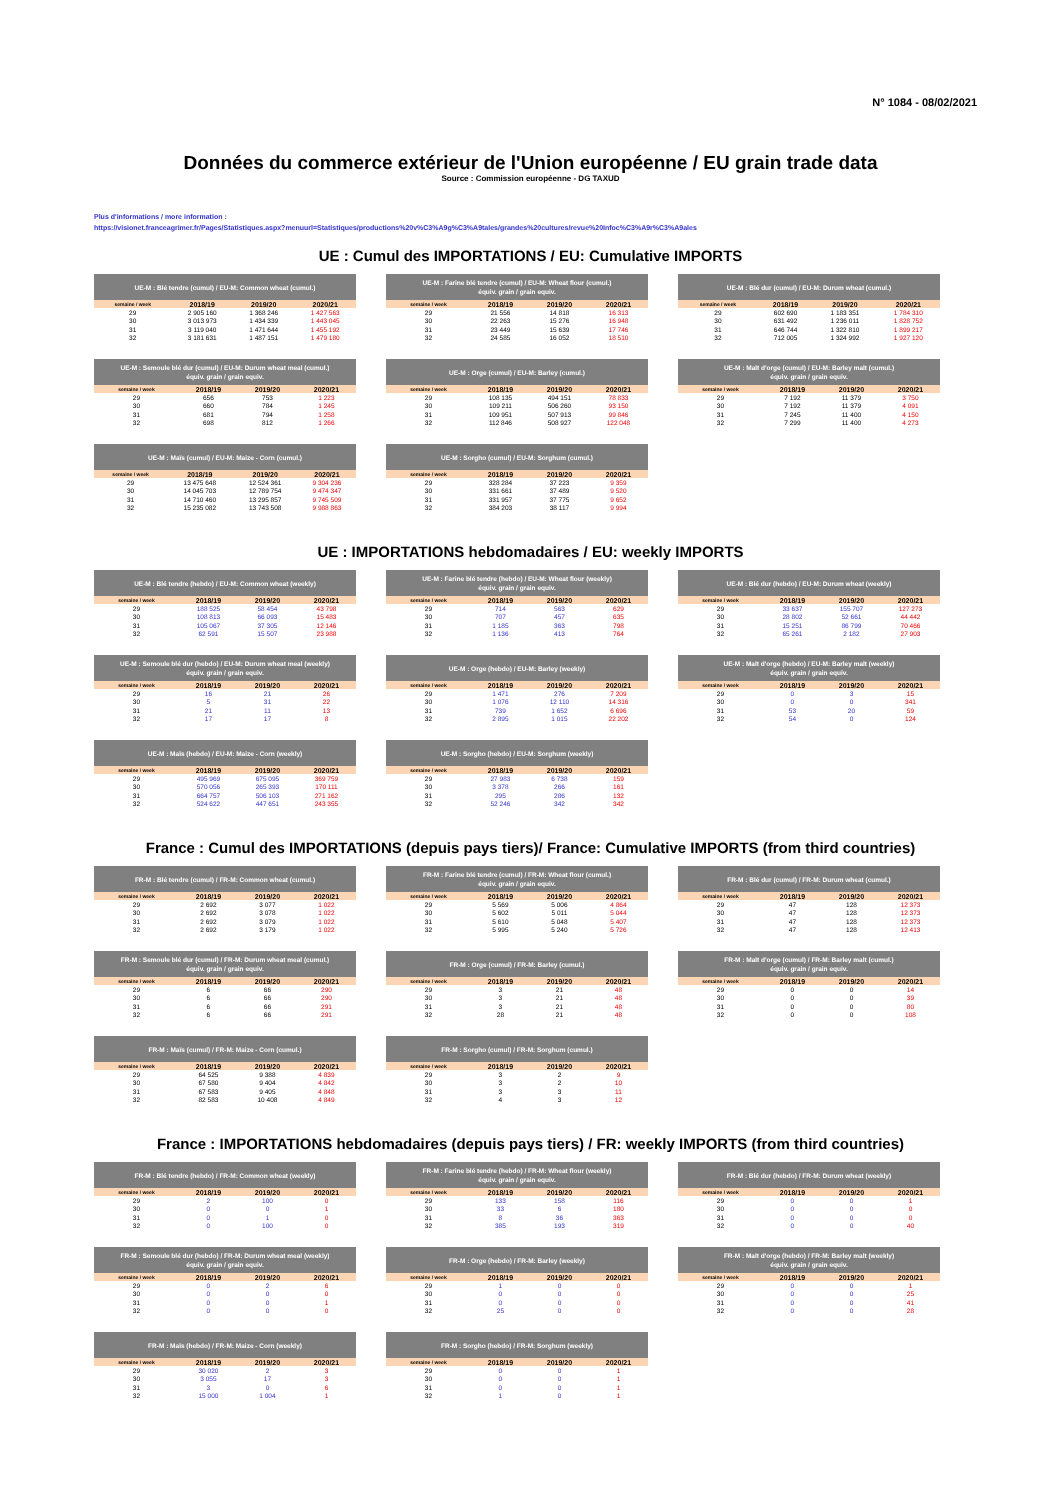N° 1084 - 08/02/2021
Données du commerce extérieur de l'Union européenne / EU grain trade data
Source : Commission européenne - DG TAXUD
Plus d'informations / more information :
https://visionet.franceagrimer.fr/Pages/Statistiques.aspx?menuurl=Statistiques/productions%20v%C3%A9g%C3%A9tales/grandes%20cultures/revue%20Infoc%C3%A9r%C3%A9ales
UE : Cumul des IMPORTATIONS / EU: Cumulative IMPORTS
UE-M : Blé tendre (cumul) / EU-M: Common wheat (cumul.)
| semaine / week | 2018/19 | 2019/20 | 2020/21 |
| --- | --- | --- | --- |
| 29 | 2 905 160 | 1 368 246 | 1 427 563 |
| 30 | 3 013 973 | 1 434 339 | 1 443 045 |
| 31 | 3 119 040 | 1 471 644 | 1 455 192 |
| 32 | 3 181 631 | 1 487 151 | 1 479 180 |
UE-M : Farine blé tendre (cumul) / EU-M: Wheat flour (cumul.)
équiv. grain / grain equiv.
| semaine / week | 2018/19 | 2019/20 | 2020/21 |
| --- | --- | --- | --- |
| 29 | 21 556 | 14 818 | 16 313 |
| 30 | 22 263 | 15 276 | 16 948 |
| 31 | 23 449 | 15 639 | 17 746 |
| 32 | 24 585 | 16 052 | 18 510 |
UE-M : Blé dur (cumul) / EU-M: Durum wheat (cumul.)
| semaine / week | 2018/19 | 2019/20 | 2020/21 |
| --- | --- | --- | --- |
| 29 | 602 690 | 1 183 351 | 1 784 310 |
| 30 | 631 492 | 1 236 011 | 1 828 752 |
| 31 | 646 744 | 1 322 810 | 1 899 217 |
| 32 | 712 005 | 1 324 992 | 1 927 120 |
UE-M : Semoule blé dur (cumul) / EU-M: Durum wheat meal (cumul.)
équiv. grain / grain equiv.
| semaine / week | 2018/19 | 2019/20 | 2020/21 |
| --- | --- | --- | --- |
| 29 | 656 | 753 | 1 223 |
| 30 | 660 | 784 | 1 245 |
| 31 | 681 | 794 | 1 258 |
| 32 | 698 | 812 | 1 266 |
UE-M : Orge (cumul) / EU-M: Barley (cumul.)
| semaine / week | 2018/19 | 2019/20 | 2020/21 |
| --- | --- | --- | --- |
| 29 | 108 135 | 494 151 | 78 833 |
| 30 | 109 211 | 506 260 | 93 150 |
| 31 | 109 951 | 507 913 | 99 846 |
| 32 | 112 846 | 508 927 | 122 048 |
UE-M : Malt d'orge (cumul) / EU-M: Barley malt (cumul.)
équiv. grain / grain equiv.
| semaine / week | 2018/19 | 2019/20 | 2020/21 |
| --- | --- | --- | --- |
| 29 | 7 192 | 11 379 | 3 750 |
| 30 | 7 192 | 11 379 | 4 091 |
| 31 | 7 245 | 11 400 | 4 150 |
| 32 | 7 299 | 11 400 | 4 273 |
UE-M : Maïs (cumul) / EU-M: Maize - Corn (cumul.)
| semaine / week | 2018/19 | 2019/20 | 2020/21 |
| --- | --- | --- | --- |
| 29 | 13 475 648 | 12 524 361 | 9 304 236 |
| 30 | 14 045 703 | 12 789 754 | 9 474 347 |
| 31 | 14 710 460 | 13 295 857 | 9 745 509 |
| 32 | 15 235 082 | 13 743 508 | 9 988 863 |
UE-M : Sorgho (cumul) / EU-M: Sorghum (cumul.)
| semaine / week | 2018/19 | 2019/20 | 2020/21 |
| --- | --- | --- | --- |
| 29 | 328 284 | 37 223 | 9 359 |
| 30 | 331 661 | 37 489 | 9 520 |
| 31 | 331 957 | 37 775 | 9 652 |
| 32 | 384 203 | 38 117 | 9 994 |
UE : IMPORTATIONS hebdomadaires / EU: weekly IMPORTS
UE-M : Blé tendre (hebdo) / EU-M: Common wheat (weekly)
| semaine / week | 2018/19 | 2019/20 | 2020/21 |
| --- | --- | --- | --- |
| 29 | 188 525 | 58 454 | 43 798 |
| 30 | 108 813 | 66 093 | 15 483 |
| 31 | 105 067 | 37 305 | 12 146 |
| 32 | 62 591 | 15 507 | 23 988 |
UE-M : Farine blé tendre (hebdo) / EU-M: Wheat flour (weekly)
équiv. grain / grain equiv.
| semaine / week | 2018/19 | 2019/20 | 2020/21 |
| --- | --- | --- | --- |
| 29 | 714 | 563 | 629 |
| 30 | 707 | 457 | 635 |
| 31 | 1 185 | 363 | 798 |
| 32 | 1 136 | 413 | 764 |
UE-M : Blé dur (hebdo) / EU-M: Durum wheat (weekly)
| semaine / week | 2018/19 | 2019/20 | 2020/21 |
| --- | --- | --- | --- |
| 29 | 33 637 | 155 707 | 127 273 |
| 30 | 28 802 | 52 661 | 44 442 |
| 31 | 15 251 | 86 799 | 70 466 |
| 32 | 65 261 | 2 182 | 27 903 |
UE-M : Semoule blé dur (hebdo) / EU-M: Durum wheat meal (weekly)
équiv. grain / grain equiv.
| semaine / week | 2018/19 | 2019/20 | 2020/21 |
| --- | --- | --- | --- |
| 29 | 16 | 21 | 26 |
| 30 | 5 | 31 | 22 |
| 31 | 21 | 11 | 13 |
| 32 | 17 | 17 | 8 |
UE-M : Orge (hebdo) / EU-M: Barley (weekly)
| semaine / week | 2018/19 | 2019/20 | 2020/21 |
| --- | --- | --- | --- |
| 29 | 1 471 | 276 | 7 209 |
| 30 | 1 076 | 12 110 | 14 316 |
| 31 | 739 | 1 652 | 6 696 |
| 32 | 2 895 | 1 015 | 22 202 |
UE-M : Malt d'orge (hebdo) / EU-M: Barley malt (weekly)
équiv. grain / grain equiv.
| semaine / week | 2018/19 | 2019/20 | 2020/21 |
| --- | --- | --- | --- |
| 29 | 0 | 3 | 15 |
| 30 | 0 | 0 | 341 |
| 31 | 53 | 20 | 59 |
| 32 | 54 | 0 | 124 |
UE-M : Maïs (hebdo) / EU-M: Maize - Corn (weekly)
| semaine / week | 2018/19 | 2019/20 | 2020/21 |
| --- | --- | --- | --- |
| 29 | 495 969 | 675 095 | 369 759 |
| 30 | 570 056 | 265 393 | 170 111 |
| 31 | 664 757 | 506 103 | 271 162 |
| 32 | 524 622 | 447 651 | 243 355 |
UE-M : Sorgho (hebdo) / EU-M: Sorghum (weekly)
| semaine / week | 2018/19 | 2019/20 | 2020/21 |
| --- | --- | --- | --- |
| 29 | 27 983 | 6 738 | 159 |
| 30 | 3 378 | 266 | 161 |
| 31 | 295 | 286 | 132 |
| 32 | 52 246 | 342 | 342 |
France : Cumul des IMPORTATIONS (depuis pays tiers)/ France: Cumulative IMPORTS (from third countries)
FR-M : Blé tendre (cumul) / FR-M: Common wheat (cumul.)
| semaine / week | 2018/19 | 2019/20 | 2020/21 |
| --- | --- | --- | --- |
| 29 | 2 692 | 3 077 | 1 022 |
| 30 | 2 692 | 3 078 | 1 022 |
| 31 | 2 692 | 3 079 | 1 022 |
| 32 | 2 692 | 3 179 | 1 022 |
FR-M : Farine blé tendre (cumul) / FR-M: Wheat flour (cumul.)
équiv. grain / grain equiv.
| semaine / week | 2018/19 | 2019/20 | 2020/21 |
| --- | --- | --- | --- |
| 29 | 5 569 | 5 006 | 4 864 |
| 30 | 5 602 | 5 011 | 5 044 |
| 31 | 5 610 | 5 048 | 5 407 |
| 32 | 5 995 | 5 240 | 5 726 |
FR-M : Blé dur (cumul) / FR-M: Durum wheat (cumul.)
| semaine / week | 2018/19 | 2019/20 | 2020/21 |
| --- | --- | --- | --- |
| 29 | 47 | 128 | 12 373 |
| 30 | 47 | 128 | 12 373 |
| 31 | 47 | 128 | 12 373 |
| 32 | 47 | 128 | 12 413 |
FR-M : Semoule blé dur (cumul) / FR-M: Durum wheat meal (cumul.)
équiv. grain / grain equiv.
| semaine / week | 2018/19 | 2019/20 | 2020/21 |
| --- | --- | --- | --- |
| 29 | 6 | 66 | 290 |
| 30 | 6 | 66 | 290 |
| 31 | 6 | 66 | 291 |
| 32 | 6 | 66 | 291 |
FR-M : Orge (cumul) / FR-M: Barley (cumul.)
| semaine / week | 2018/19 | 2019/20 | 2020/21 |
| --- | --- | --- | --- |
| 29 | 3 | 21 | 48 |
| 30 | 3 | 21 | 48 |
| 31 | 3 | 21 | 48 |
| 32 | 28 | 21 | 48 |
FR-M : Malt d'orge (cumul) / FR-M: Barley malt (cumul.)
équiv. grain / grain equiv.
| semaine / week | 2018/19 | 2019/20 | 2020/21 |
| --- | --- | --- | --- |
| 29 | 0 | 0 | 14 |
| 30 | 0 | 0 | 39 |
| 31 | 0 | 0 | 80 |
| 32 | 0 | 0 | 108 |
FR-M : Maïs (cumul) / FR-M: Maize - Corn (cumul.)
| semaine / week | 2018/19 | 2019/20 | 2020/21 |
| --- | --- | --- | --- |
| 29 | 64 525 | 9 388 | 4 839 |
| 30 | 67 580 | 9 404 | 4 842 |
| 31 | 67 583 | 9 405 | 4 848 |
| 32 | 82 583 | 10 408 | 4 849 |
FR-M : Sorgho (cumul) / FR-M: Sorghum (cumul.)
| semaine / week | 2018/19 | 2019/20 | 2020/21 |
| --- | --- | --- | --- |
| 29 | 3 | 2 | 9 |
| 30 | 3 | 2 | 10 |
| 31 | 3 | 3 | 11 |
| 32 | 4 | 3 | 12 |
France : IMPORTATIONS hebdomadaires (depuis pays tiers) / FR: weekly IMPORTS (from third countries)
FR-M : Blé tendre (hebdo) / FR-M: Common wheat (weekly)
| semaine / week | 2018/19 | 2019/20 | 2020/21 |
| --- | --- | --- | --- |
| 29 | 2 | 100 | 0 |
| 30 | 0 | 0 | 1 |
| 31 | 0 | 1 | 0 |
| 32 | 0 | 100 | 0 |
FR-M : Farine blé tendre (hebdo) / FR-M: Wheat flour (weekly)
équiv. grain / grain equiv.
| semaine / week | 2018/19 | 2019/20 | 2020/21 |
| --- | --- | --- | --- |
| 29 | 133 | 158 | 116 |
| 30 | 33 | 6 | 180 |
| 31 | 8 | 36 | 363 |
| 32 | 385 | 193 | 319 |
FR-M : Blé dur (hebdo) / FR-M: Durum wheat (weekly)
| semaine / week | 2018/19 | 2019/20 | 2020/21 |
| --- | --- | --- | --- |
| 29 | 0 | 0 | 1 |
| 30 | 0 | 0 | 0 |
| 31 | 0 | 0 | 0 |
| 32 | 0 | 0 | 40 |
FR-M : Semoule blé dur (hebdo) / FR-M: Durum wheat meal (weekly)
équiv. grain / grain equiv.
| semaine / week | 2018/19 | 2019/20 | 2020/21 |
| --- | --- | --- | --- |
| 29 | 0 | 2 | 6 |
| 30 | 0 | 0 | 0 |
| 31 | 0 | 0 | 1 |
| 32 | 0 | 0 | 0 |
FR-M : Orge (hebdo) / FR-M: Barley (weekly)
| semaine / week | 2018/19 | 2019/20 | 2020/21 |
| --- | --- | --- | --- |
| 29 | 1 | 0 | 0 |
| 30 | 0 | 0 | 0 |
| 31 | 0 | 0 | 0 |
| 32 | 25 | 0 | 0 |
FR-M : Malt d'orge (hebdo) / FR-M: Barley malt (weekly)
équiv. grain / grain equiv.
| semaine / week | 2018/19 | 2019/20 | 2020/21 |
| --- | --- | --- | --- |
| 29 | 0 | 0 | 1 |
| 30 | 0 | 0 | 25 |
| 31 | 0 | 0 | 41 |
| 32 | 0 | 0 | 28 |
FR-M : Maïs (hebdo) / FR-M: Maize - Corn (weekly)
| semaine / week | 2018/19 | 2019/20 | 2020/21 |
| --- | --- | --- | --- |
| 29 | 30 020 | 2 | 3 |
| 30 | 3 055 | 17 | 3 |
| 31 | 3 | 0 | 6 |
| 32 | 15 000 | 1 004 | 1 |
FR-M : Sorgho (hebdo) / FR-M: Sorghum (weekly)
| semaine / week | 2018/19 | 2019/20 | 2020/21 |
| --- | --- | --- | --- |
| 29 | 0 | 0 | 1 |
| 30 | 0 | 0 | 1 |
| 31 | 0 | 0 | 1 |
| 32 | 1 | 0 | 1 |